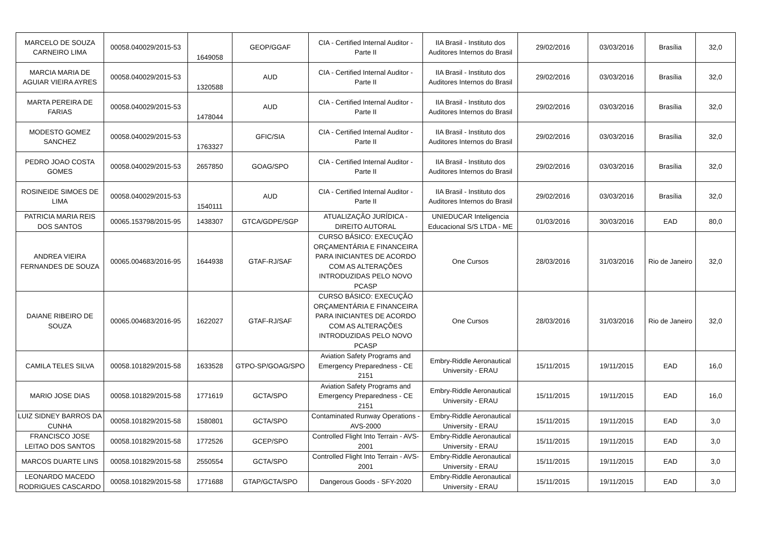| MARCELO DE SOUZA CARNEIRO LIMA | 00058.040029/2015-53 | 1649058 | GEOP/GGAF | CIA - Certified Internal Auditor - Parte II | IIA Brasil - Instituto dos Auditores Internos do Brasil | 29/02/2016 | 03/03/2016 | Brasília | 32,0 |
| MARCIA MARIA DE AGUIAR VIEIRA AYRES | 00058.040029/2015-53 | 1320588 | AUD | CIA - Certified Internal Auditor - Parte II | IIA Brasil - Instituto dos Auditores Internos do Brasil | 29/02/2016 | 03/03/2016 | Brasília | 32,0 |
| MARTA PEREIRA DE FARIAS | 00058.040029/2015-53 | 1478044 | AUD | CIA - Certified Internal Auditor - Parte II | IIA Brasil - Instituto dos Auditores Internos do Brasil | 29/02/2016 | 03/03/2016 | Brasília | 32,0 |
| MODESTO GOMEZ SANCHEZ | 00058.040029/2015-53 | 1763327 | GFIC/SIA | CIA - Certified Internal Auditor - Parte II | IIA Brasil - Instituto dos Auditores Internos do Brasil | 29/02/2016 | 03/03/2016 | Brasília | 32,0 |
| PEDRO JOAO COSTA GOMES | 00058.040029/2015-53 | 2657850 | GOAG/SPO | CIA - Certified Internal Auditor - Parte II | IIA Brasil - Instituto dos Auditores Internos do Brasil | 29/02/2016 | 03/03/2016 | Brasília | 32,0 |
| ROSINEIDE SIMOES DE LIMA | 00058.040029/2015-53 | 1540111 | AUD | CIA - Certified Internal Auditor - Parte II | IIA Brasil - Instituto dos Auditores Internos do Brasil | 29/02/2016 | 03/03/2016 | Brasília | 32,0 |
| PATRICIA MARIA REIS DOS SANTOS | 00065.153798/2015-95 | 1438307 | GTCA/GDPE/SGP | ATUALIZAÇÃO JURÍDICA - DIREITO AUTORAL | UNIEDUCAR Inteligencia Educacional S/S LTDA - ME | 01/03/2016 | 30/03/2016 | EAD | 80,0 |
| ANDREA VIEIRA FERNANDES DE SOUZA | 00065.004683/2016-95 | 1644938 | GTAF-RJ/SAF | CURSO BÁSICO: EXECUÇÃO ORÇAMENTÁRIA E FINANCEIRA PARA INICIANTES DE ACORDO COM AS ALTERAÇÕES INTRODUZIDAS PELO NOVO PCASP | One Cursos | 28/03/2016 | 31/03/2016 | Rio de Janeiro | 32,0 |
| DAIANE RIBEIRO DE SOUZA | 00065.004683/2016-95 | 1622027 | GTAF-RJ/SAF | CURSO BÁSICO: EXECUÇÃO ORÇAMENTÁRIA E FINANCEIRA PARA INICIANTES DE ACORDO COM AS ALTERAÇÕES INTRODUZIDAS PELO NOVO PCASP | One Cursos | 28/03/2016 | 31/03/2016 | Rio de Janeiro | 32,0 |
| CAMILA TELES SILVA | 00058.101829/2015-58 | 1633528 | GTPO-SP/GOAG/SPO | Aviation Safety Programs and Emergency Preparedness - CE 2151 | Embry-Riddle Aeronautical University - ERAU | 15/11/2015 | 19/11/2015 | EAD | 16,0 |
| MARIO JOSE DIAS | 00058.101829/2015-58 | 1771619 | GCTA/SPO | Aviation Safety Programs and Emergency Preparedness - CE 2151 | Embry-Riddle Aeronautical University - ERAU | 15/11/2015 | 19/11/2015 | EAD | 16,0 |
| LUIZ SIDNEY BARROS DA CUNHA | 00058.101829/2015-58 | 1580801 | GCTA/SPO | Contaminated Runway Operations - AVS-2000 | Embry-Riddle Aeronautical University - ERAU | 15/11/2015 | 19/11/2015 | EAD | 3,0 |
| FRANCISCO JOSE LEITAO DOS SANTOS | 00058.101829/2015-58 | 1772526 | GCEP/SPO | Controlled Flight Into Terrain - AVS-2001 | Embry-Riddle Aeronautical University - ERAU | 15/11/2015 | 19/11/2015 | EAD | 3,0 |
| MARCOS DUARTE LINS | 00058.101829/2015-58 | 2550554 | GCTA/SPO | Controlled Flight Into Terrain - AVS-2001 | Embry-Riddle Aeronautical University - ERAU | 15/11/2015 | 19/11/2015 | EAD | 3,0 |
| LEONARDO MACEDO RODRIGUES CASCARDO | 00058.101829/2015-58 | 1771688 | GTAP/GCTA/SPO | Dangerous Goods - SFY-2020 | Embry-Riddle Aeronautical University - ERAU | 15/11/2015 | 19/11/2015 | EAD | 3,0 |